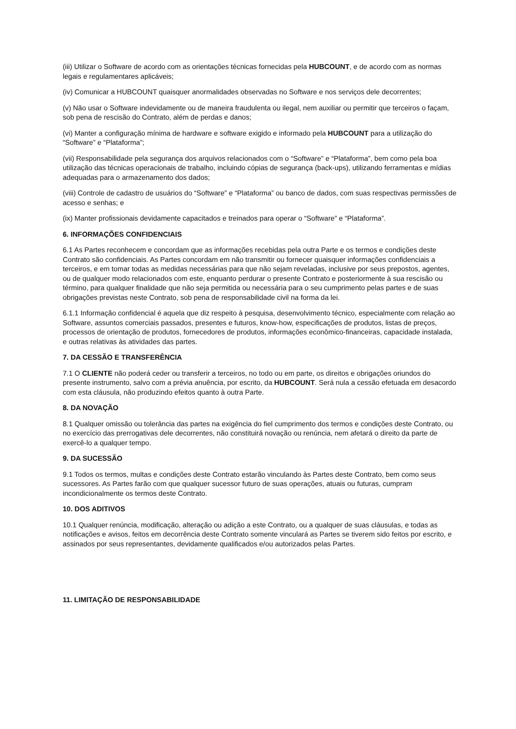(iii) Utilizar o Software de acordo com as orientações técnicas fornecidas pela HUBCOUNT, e de acordo com as normas legais e regulamentares aplicáveis;
(iv) Comunicar a HUBCOUNT quaisquer anormalidades observadas no Software e nos serviços dele decorrentes;
(v) Não usar o Software indevidamente ou de maneira fraudulenta ou ilegal, nem auxiliar ou permitir que terceiros o façam, sob pena de rescisão do Contrato, além de perdas e danos;
(vi) Manter a configuração mínima de hardware e software exigido e informado pela HUBCOUNT para a utilização do “Software” e “Plataforma”;
(vii) Responsabilidade pela segurança dos arquivos relacionados com o “Software” e “Plataforma”, bem como pela boa utilização das técnicas operacionais de trabalho, incluindo cópias de segurança (back-ups), utilizando ferramentas e mídias adequadas para o armazenamento dos dados;
(viii) Controle de cadastro de usuários do “Software” e “Plataforma” ou banco de dados, com suas respectivas permissões de acesso e senhas; e
(ix) Manter profissionais devidamente capacitados e treinados para operar o “Software” e “Plataforma”.
6. INFORMAÇÕES CONFIDENCIAIS
6.1 As Partes reconhecem e concordam que as informações recebidas pela outra Parte e os termos e condições deste Contrato são confidenciais. As Partes concordam em não transmitir ou fornecer quaisquer informações confidenciais a terceiros, e em tomar todas as medidas necessárias para que não sejam reveladas, inclusive por seus prepostos, agentes, ou de qualquer modo relacionados com este, enquanto perdurar o presente Contrato e posteriormente à sua rescisão ou término, para qualquer finalidade que não seja permitida ou necessária para o seu cumprimento pelas partes e de suas obrigações previstas neste Contrato, sob pena de responsabilidade civil na forma da lei.
6.1.1 Informação confidencial é aquela que diz respeito à pesquisa, desenvolvimento técnico, especialmente com relação ao Software, assuntos comerciais passados, presentes e futuros, know-how, especificações de produtos, listas de preços, processos de orientação de produtos, fornecedores de produtos, informações econômico-financeiras, capacidade instalada, e outras relativas às atividades das partes.
7. DA CESSÃO E TRANSFERÊNCIA
7.1 O CLIENTE não poderá ceder ou transferir a terceiros, no todo ou em parte, os direitos e obrigações oriundos do presente instrumento, salvo com a prévia anuência, por escrito, da HUBCOUNT. Será nula a cessão efetuada em desacordo com esta cláusula, não produzindo efeitos quanto à outra Parte.
8. DA NOVAÇÃO
8.1 Qualquer omissão ou tolerância das partes na exigência do fiel cumprimento dos termos e condições deste Contrato, ou no exercício das prerrogativas dele decorrentes, não constituirá novação ou renúncia, nem afetará o direito da parte de exercê-lo a qualquer tempo.
9. DA SUCESSÃO
9.1 Todos os termos, multas e condições deste Contrato estarão vinculando às Partes deste Contrato, bem como seus sucessores. As Partes farão com que qualquer sucessor futuro de suas operações, atuais ou futuras, cumpram incondicionalmente os termos deste Contrato.
10. DOS ADITIVOS
10.1 Qualquer renúncia, modificação, alteração ou adição a este Contrato, ou a qualquer de suas cláusulas, e todas as notificações e avisos, feitos em decorrência deste Contrato somente vinculará as Partes se tiverem sido feitos por escrito, e assinados por seus representantes, devidamente qualificados e/ou autorizados pelas Partes.
11. LIMITAÇÃO DE RESPONSABILIDADE